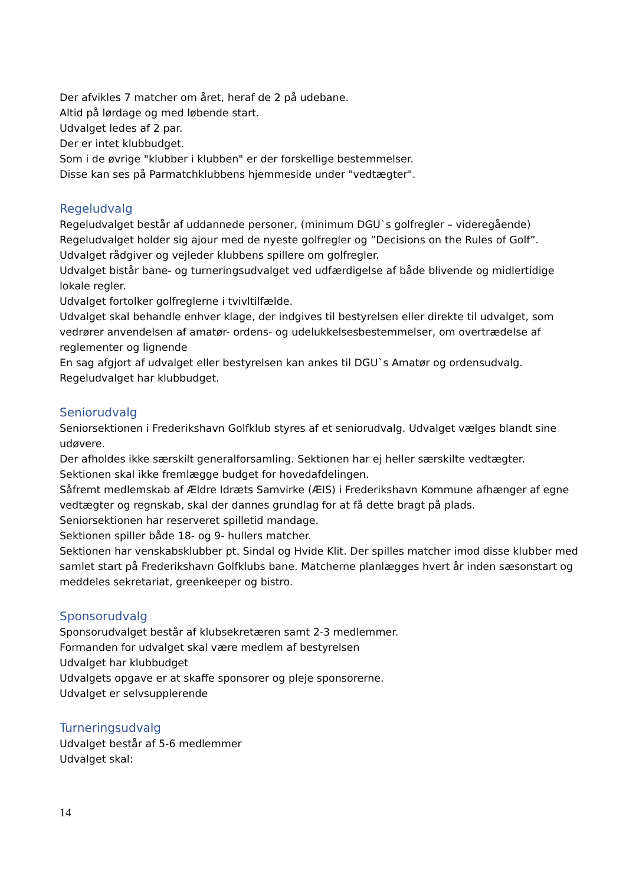Der afvikles 7 matcher om året, heraf de 2 på udebane.
Altid på lørdage og med løbende start.
Udvalget ledes af 2 par.
Der er intet klubbudget.
Som i de øvrige "klubber i klubben" er der forskellige bestemmelser.
Disse kan ses på Parmatchklubbens hjemmeside under "vedtægter".
Regeludvalg
Regeludvalget består af uddannede personer, (minimum DGU`s golfregler – videregående)
Regeludvalget holder sig ajour med de nyeste golfregler og ”Decisions on the Rules of Golf”.
Udvalget rådgiver og vejleder klubbens spillere om golfregler.
Udvalget bistår bane- og turneringsudvalget ved udfærdigelse af både blivende og midlertidige lokale regler.
Udvalget fortolker golfreglerne i tvivltilfælde.
Udvalget skal behandle enhver klage, der indgives til bestyrelsen eller direkte til udvalget, som vedrører anvendelsen af amatør- ordens- og udelukkelsesbestemmelser, om overtrædelse af reglementer og lignende
En sag afgjort af udvalget eller bestyrelsen kan ankes til DGU`s Amatør og ordensudvalg.
Regeludvalget har klubbudget.
Seniorudvalg
Seniorsektionen i Frederikshavn Golfklub styres af et seniorudvalg. Udvalget vælges blandt sine udøvere.
Der afholdes ikke særskilt generalforsamling. Sektionen har ej heller særskilte vedtægter.
Sektionen skal ikke fremlægge budget for hovedafdelingen.
Såfremt medlemskab af Ældre Idræts Samvirke (ÆIS) i Frederikshavn Kommune afhænger af egne vedtægter og regnskab, skal der dannes grundlag for at få dette bragt på plads.
Seniorsektionen har reserveret spilletid mandage.
Sektionen spiller både 18- og 9- hullers matcher.
Sektionen har venskabsklubber pt. Sindal og Hvide Klit. Der spilles matcher imod disse klubber med samlet start på Frederikshavn Golfklubs bane. Matcherne planlægges hvert år inden sæsonstart og meddeles sekretariat, greenkeeper og bistro.
Sponsorudvalg
Sponsorudvalget består af klubsekretæren samt 2-3 medlemmer.
Formanden for udvalget skal være medlem af bestyrelsen
Udvalget har klubbudget
Udvalgets opgave er at skaffe sponsorer og pleje sponsorerne.
Udvalget er selvsupplerende
Turneringsudvalg
Udvalget består af 5-6 medlemmer
Udvalget skal:
14